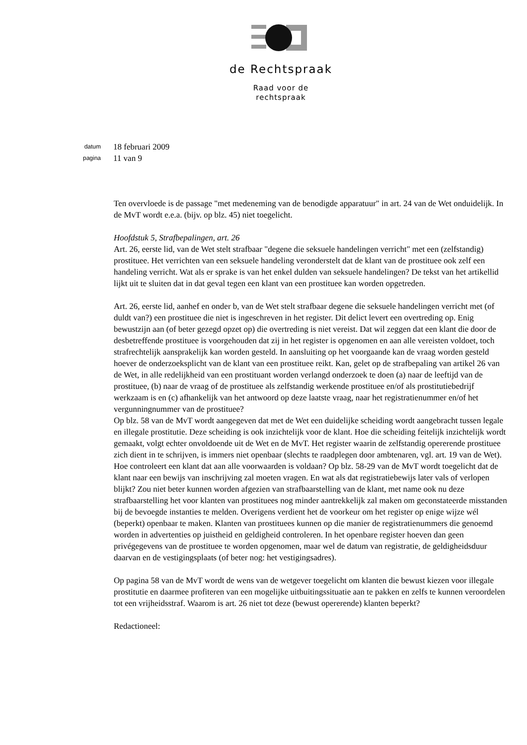de Rechtspraak
Raad voor de
rechtspraak
datum 18 februari 2009
pagina 11 van 9
Ten overvloede is de passage "met medeneming van de benodigde apparatuur" in art. 24 van de Wet onduidelijk. In de MvT wordt e.e.a. (bijv. op blz. 45) niet toegelicht.
Hoofdstuk 5, Strafbepalingen, art. 26
Art. 26, eerste lid, van de Wet stelt strafbaar "degene die seksuele handelingen verricht" met een (zelfstandig) prostituee. Het verrichten van een seksuele handeling veronderstelt dat de klant van de prostituee ook zelf een handeling verricht. Wat als er sprake is van het enkel dulden van seksuele handelingen? De tekst van het artikellid lijkt uit te sluiten dat in dat geval tegen een klant van een prostituee kan worden opgetreden.
Art. 26, eerste lid, aanhef en onder b, van de Wet stelt strafbaar degene die seksuele handelingen verricht met (of duldt van?) een prostituee die niet is ingeschreven in het register. Dit delict levert een overtreding op. Enig bewustzijn aan (of beter gezegd opzet op) die overtreding is niet vereist. Dat wil zeggen dat een klant die door de desbetreffende prostituee is voorgehouden dat zij in het register is opgenomen en aan alle vereisten voldoet, toch strafrechtelijk aansprakelijk kan worden gesteld. In aansluiting op het voorgaande kan de vraag worden gesteld hoever de onderzoeksplicht van de klant van een prostituee reikt. Kan, gelet op de strafbepaling van artikel 26 van de Wet, in alle redelijkheid van een prostituant worden verlangd onderzoek te doen (a) naar de leeftijd van de prostituee, (b) naar de vraag of de prostituee als zelfstandig werkende prostituee en/of als prostitutiebedrijf werkzaam is en (c) afhankelijk van het antwoord op deze laatste vraag, naar het registratienummer en/of het vergunningnummer van de prostituee?
Op blz. 58 van de MvT wordt aangegeven dat met de Wet een duidelijke scheiding wordt aangebracht tussen legale en illegale prostitutie. Deze scheiding is ook inzichtelijk voor de klant. Hoe die scheiding feitelijk inzichtelijk wordt gemaakt, volgt echter onvoldoende uit de Wet en de MvT. Het register waarin de zelfstandig opererende prostituee zich dient in te schrijven, is immers niet openbaar (slechts te raadplegen door ambtenaren, vgl. art. 19 van de Wet). Hoe controleert een klant dat aan alle voorwaarden is voldaan? Op blz. 58-29 van de MvT wordt toegelicht dat de klant naar een bewijs van inschrijving zal moeten vragen. En wat als dat registratiebewijs later vals of verlopen blijkt? Zou niet beter kunnen worden afgezien van strafbaarstelling van de klant, met name ook nu deze strafbaarstelling het voor klanten van prostituees nog minder aantrekkelijk zal maken om geconstateerde misstanden bij de bevoegde instanties te melden. Overigens verdient het de voorkeur om het register op enige wijze wél (beperkt) openbaar te maken. Klanten van prostituees kunnen op die manier de registratienummers die genoemd worden in advertenties op juistheid en geldigheid controleren. In het openbare register hoeven dan geen privégegevens van de prostituee te worden opgenomen, maar wel de datum van registratie, de geldigheidsduur daarvan en de vestigingsplaats (of beter nog: het vestigingsadres).
Op pagina 58 van de MvT wordt de wens van de wetgever toegelicht om klanten die bewust kiezen voor illegale prostitutie en daarmee profiteren van een mogelijke uitbuitingssituatie aan te pakken en zelfs te kunnen veroordelen tot een vrijheidsstraf. Waarom is art. 26 niet tot deze (bewust opererende) klanten beperkt?
Redactioneel: